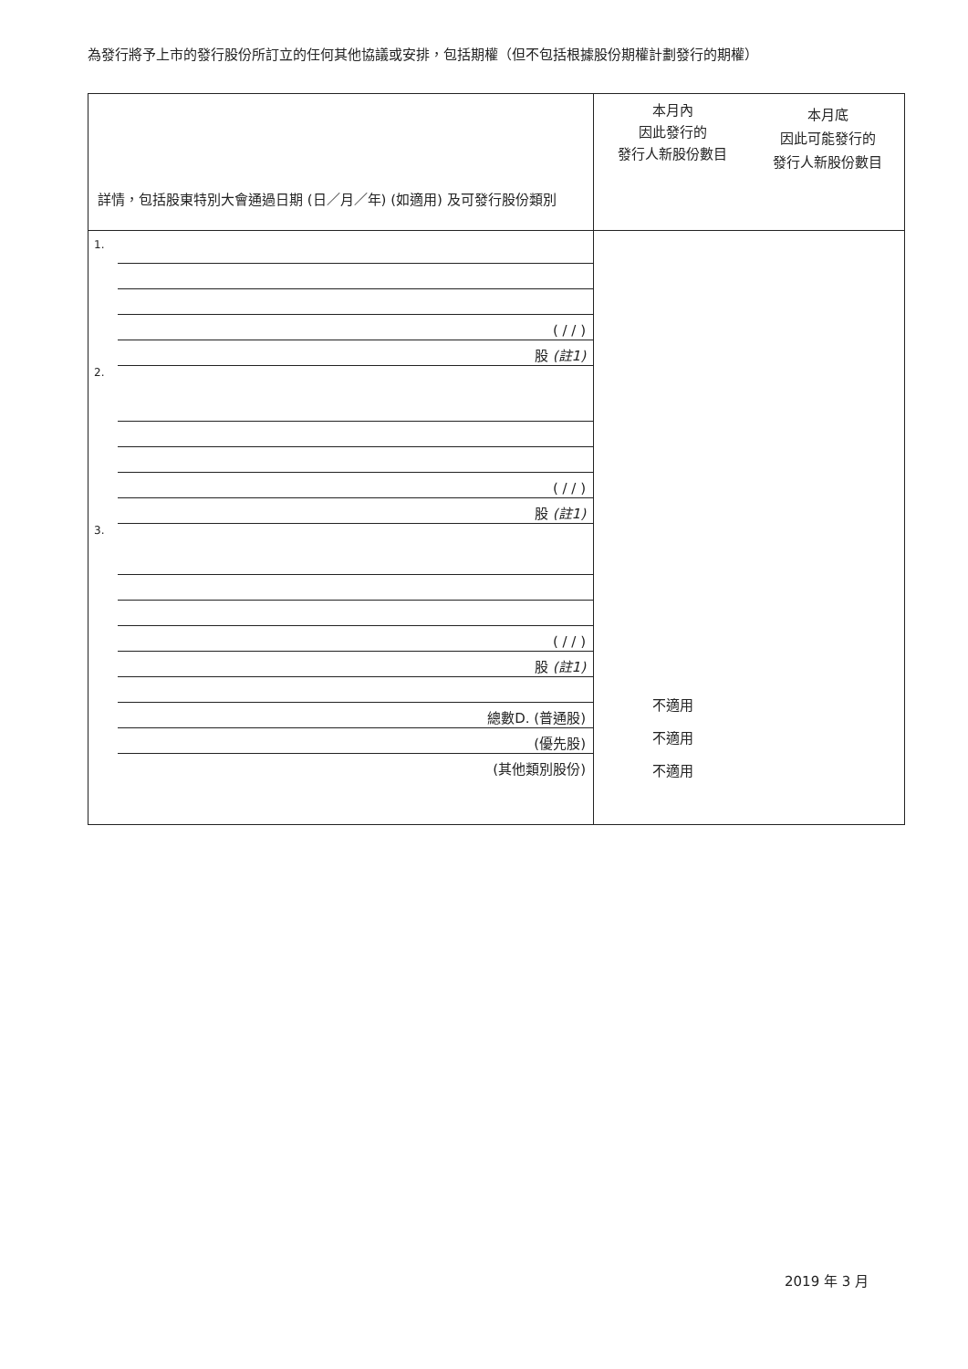為發行將予上市的發行股份所訂立的任何其他協議或安排，包括期權（但不包括根據股份期權計劃發行的期權）
| 詳情，包括股東特別大會通過日期 (日／月／年) (如適用) 及可發行股份類別 | 本月內 因此發行的 發行人新股份數目 | 本月底 因此可能發行的 發行人新股份數目 |
| --- | --- | --- |
| 1. ( / / ) 股 (註1) 2. ( / / ) 股 (註1) 3. ( / / ) 股 (註1) 總數D. (普通股) (優先股) (其他類別股份) | 不適用 不適用 不適用 | |
2019 年 3 月